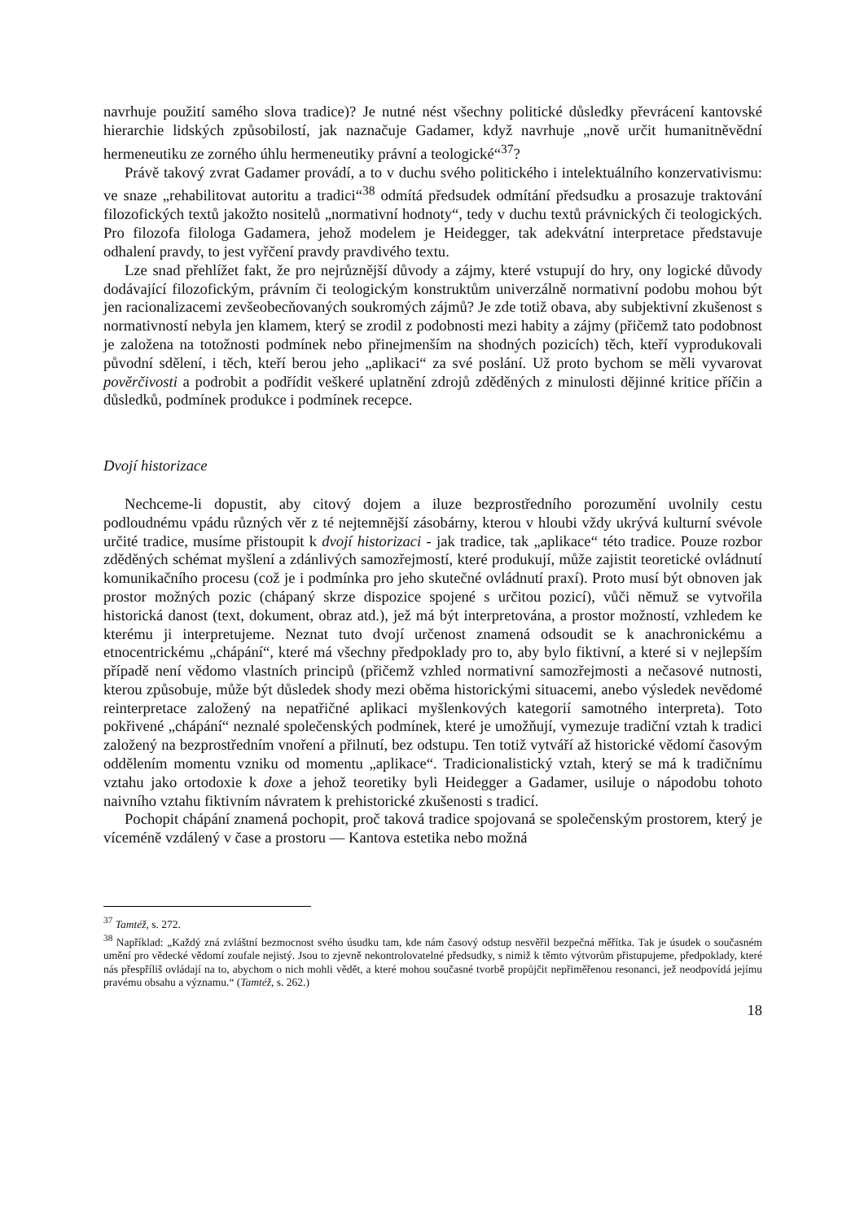navrhuje použití samého slova tradice)? Je nutné nést všechny politické důsledky převrácení kantovské hierarchie lidských způsobilostí, jak naznačuje Gadamer, když navrhuje „nově určit humanitněvědní hermeneutiku ze zorného úhlu hermeneutiky právní a teologické“<sup>37</sup>?
Právě takový zvrat Gadamer provádí, a to v duchu svého politického i intelektuálního konzervativismu: ve snaze „rehabilitovat autoritu a tradici“<sup>38</sup> odmítá předsudek odmítání předsudku a prosazuje traktování filozofických textů jakožto nositelů „normativní hodnoty“, tedy v duchu textů právnických či teologických. Pro filozofa filologa Gadamera, jehož modelem je Heidegger, tak adekvátní interpretace představuje odhalení pravdy, to jest vyřčení pravdy pravdivého textu.
Lze snad přehlížet fakt, že pro nejrůznější důvody a zájmy, které vstupují do hry, ony logické důvody dodávající filozofickým, právním či teologickým konstruktům univerzálně normativní podobu mohou být jen racionalizacemi zevšeobecňovaných soukromých zájmů? Je zde totiž obava, aby subjektivní zkušenost s normativností nebyla jen klamem, který se zrodil z podobnosti mezi habity a zájmy (přičemž tato podobnost je založena na totožnosti podmínek nebo přinejmenším na shodných pozicích) těch, kteří vyprodukovali původní sdělení, i těch, kteří berou jeho „aplikaci“ za své poslání. Už proto bychom se měli vyvarovat pověrčivosti a podrobit a podřídit veškeré uplatnění zdrojů zděděných z minulosti dějinné kritice příčin a důsledků, podmínek produkce i podmínek recepce.
Dvojí historizace
Nechceme-li dopustit, aby citový dojem a iluze bezprostředního porozumění uvolnily cestu podloudnému vpádu různých věr z té nejtemnější zásobárny, kterou v hloubi vždy ukrývá kulturní svévole určité tradice, musíme přistoupit k dvojí historizaci - jak tradice, tak „aplikace“ této tradice. Pouze rozbor zděděných schémat myšlení a zdánlivých samozřejmostí, které produkují, může zajistit teoretické ovládnutí komunikačního procesu (což je i podmínka pro jeho skutečné ovládnutí praxí). Proto musí být obnoven jak prostor možných pozic (chápaný skrze dispozice spojené s určitou pozicí), vůči němuž se vytvořila historická danost (text, dokument, obraz atd.), jež má být interpretována, a prostor možností, vzhledem ke kterému ji interpretujeme. Neznat tuto dvojí určenost znamená odsoudit se k anachronickému a etnocentrickému „chápání“, které má všechny předpoklady pro to, aby bylo fiktivní, a které si v nejlepším případě není vědomo vlastních principů (přičemž vzhled normativní samozřejmosti a nečasové nutnosti, kterou způsobuje, může být důsledek shody mezi oběma historickými situacemi, anebo výsledek nevědomé reinterpretace založený na nepatřičné aplikaci myšlenkových kategorií samotného interpreta). Toto pokřivené „chápání“ neznalé společenských podmínek, které je umožňují, vymezuje tradiční vztah k tradici založený na bezprostředním vnoření a přilnutí, bez odstupu. Ten totiž vytváří až historické vědomí časovým oddělením momentu vzniku od momentu „aplikace“. Tradicionalistický vztah, který se má k tradičnímu vztahu jako ortodoxie k doxe a jehož teoretiky byli Heidegger a Gadamer, usiluje o nápodobu tohoto naivního vztahu fiktivním návratem k prehistorické zkušenosti s tradicí.
Pochopit chápání znamená pochopit, proč taková tradice spojovaná se společenským prostorem, který je víceméně vzdálený v čase a prostoru — Kantova estetika nebo možná
<sup>37</sup> Tamtéž, s. 272.
<sup>38</sup> Například: „Každý zná zvláštní bezmocnost svého úsudku tam, kde nám časový odstup nesvěřil bezpečná měřítka. Tak je úsudek o současném umění pro vědecké vědomí zoufale nejistý. Jsou to zjevně nekontrolovatelné předsudky, s nimiž k těmto výtvorům přistupujeme, předpoklady, které nás přespříliš ovládají na to, abychom o nich mohli vědět, a které mohou současné tvorbě propůjčit nepřiměřenou resonanci, jež neodpovídá jejímu pravému obsahu a významu.“ (Tamtéž, s. 262.)
18